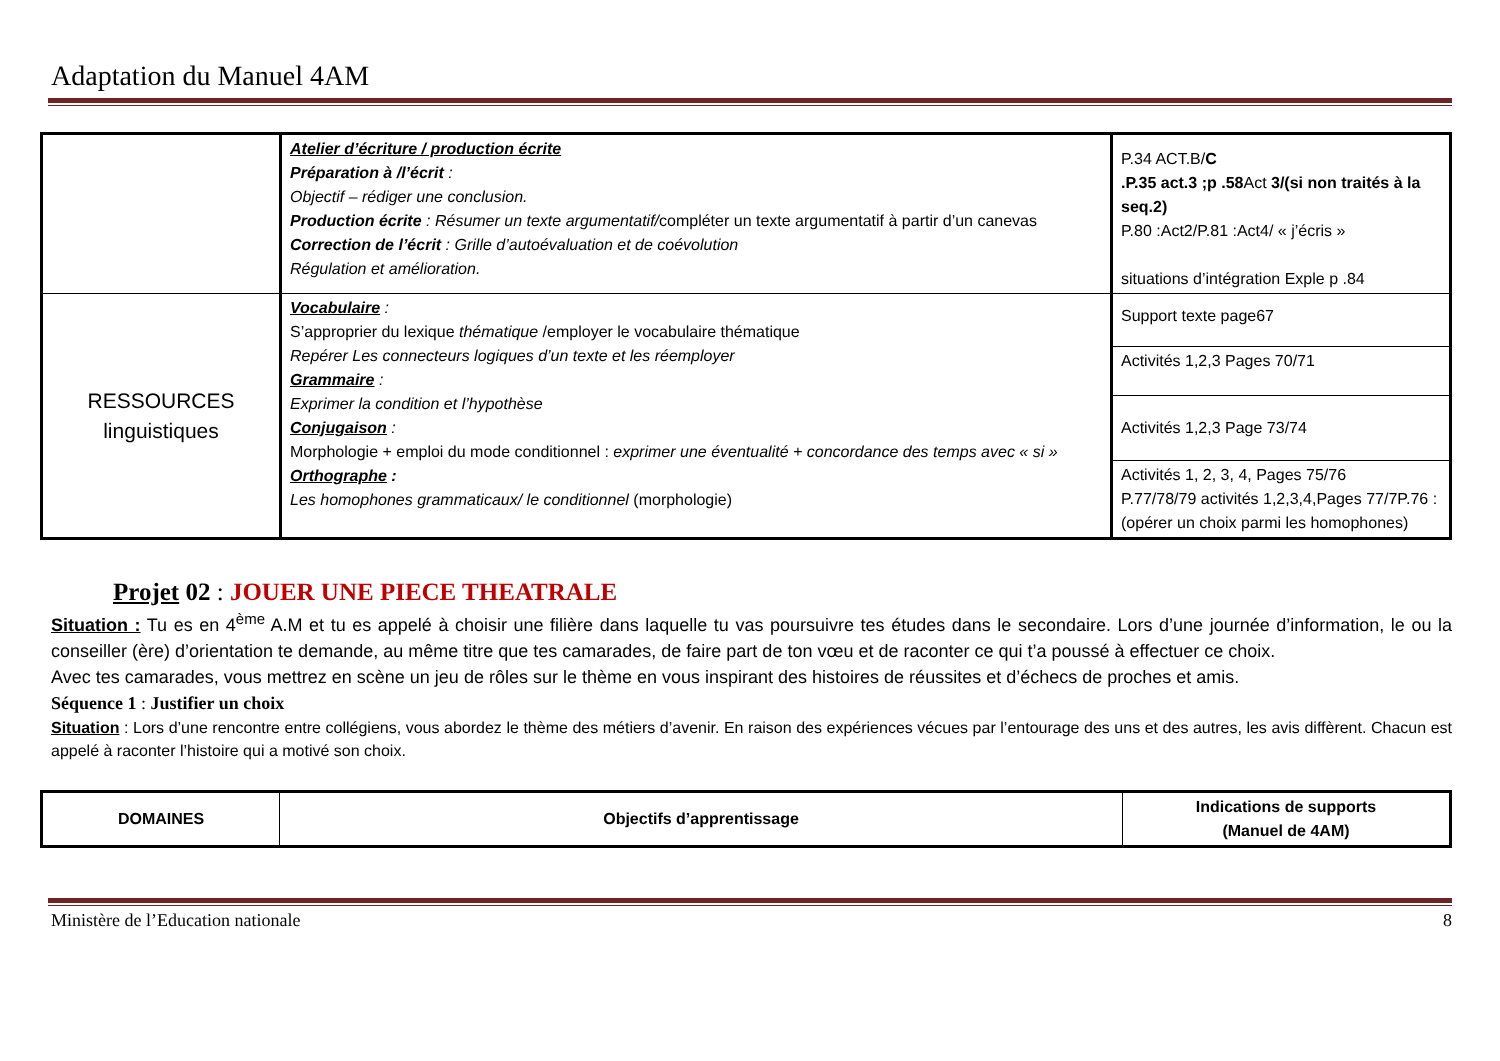Adaptation du Manuel 4AM
| | Atelier d’écriture / production écrite Préparation à /l’écrit : Objectif – rédiger une conclusion. Production écrite : Résumer un texte argumentatif/ compléter un texte argumentatif à partir d’un canevas Correction de l’écrit : Grille d’autoévaluation et de coévolution Régulation et amélioration. | P.34 ACT.B/ C .P.35 act.3 ;p .58 Act 3/(si non traités à la seq.2) P.80 :Act2/P.81 :Act4/ « j’écris » situations d’intégration Exple p .84 |
| RESSOURCES linguistiques | Vocabulaire : S’approprier du lexique thématique /employer le vocabulaire thématique Repérer Les connecteurs logiques d’un texte et les réemployer Grammaire : Exprimer la condition et l’hypothèse Conjugaison : Morphologie + emploi du mode conditionnel : exprimer une éventualité + concordance des temps avec « si » Orthographe : Les homophones grammaticaux/ le conditionnel (morphologie) | Support texte page67 |
| | | Activités 1,2,3 Pages 70/71 |
| | | Activités 1,2,3 Page 73/74 |
| | | Activités 1, 2, 3, 4, Pages 75/76 P.77/78/79 activités 1,2,3,4,Pages 77/7P.76 :(opérer un choix parmi les homophones) |
Projet 02 : JOUER UNE PIECE THEATRALE
Situation : Tu es en 4<sup>ème</sup> A.M et tu es appelé à choisir une filière dans laquelle tu vas poursuivre tes études dans le secondaire. Lors d’une journée d’information, le ou la conseiller (ère) d’orientation te demande, au même titre que tes camarades, de faire part de ton vœu et de raconter ce qui t’a poussé à effectuer ce choix.
Avec tes camarades, vous mettrez en scène un jeu de rôles sur le thème en vous inspirant des histoires de réussites et d’échecs de proches et amis.
Séquence 1 : Justifier un choix
Situation : Lors d’une rencontre entre collégiens, vous abordez le thème des métiers d’avenir. En raison des expériences vécues par l’entourage des uns et des autres, les avis diffèrent. Chacun est appelé à raconter l’histoire qui a motivé son choix.
| DOMAINES | Objectifs d’apprentissage | Indications de supports (Manuel de 4AM) |
| --- | --- | --- |
Ministère de l’Education nationale 8